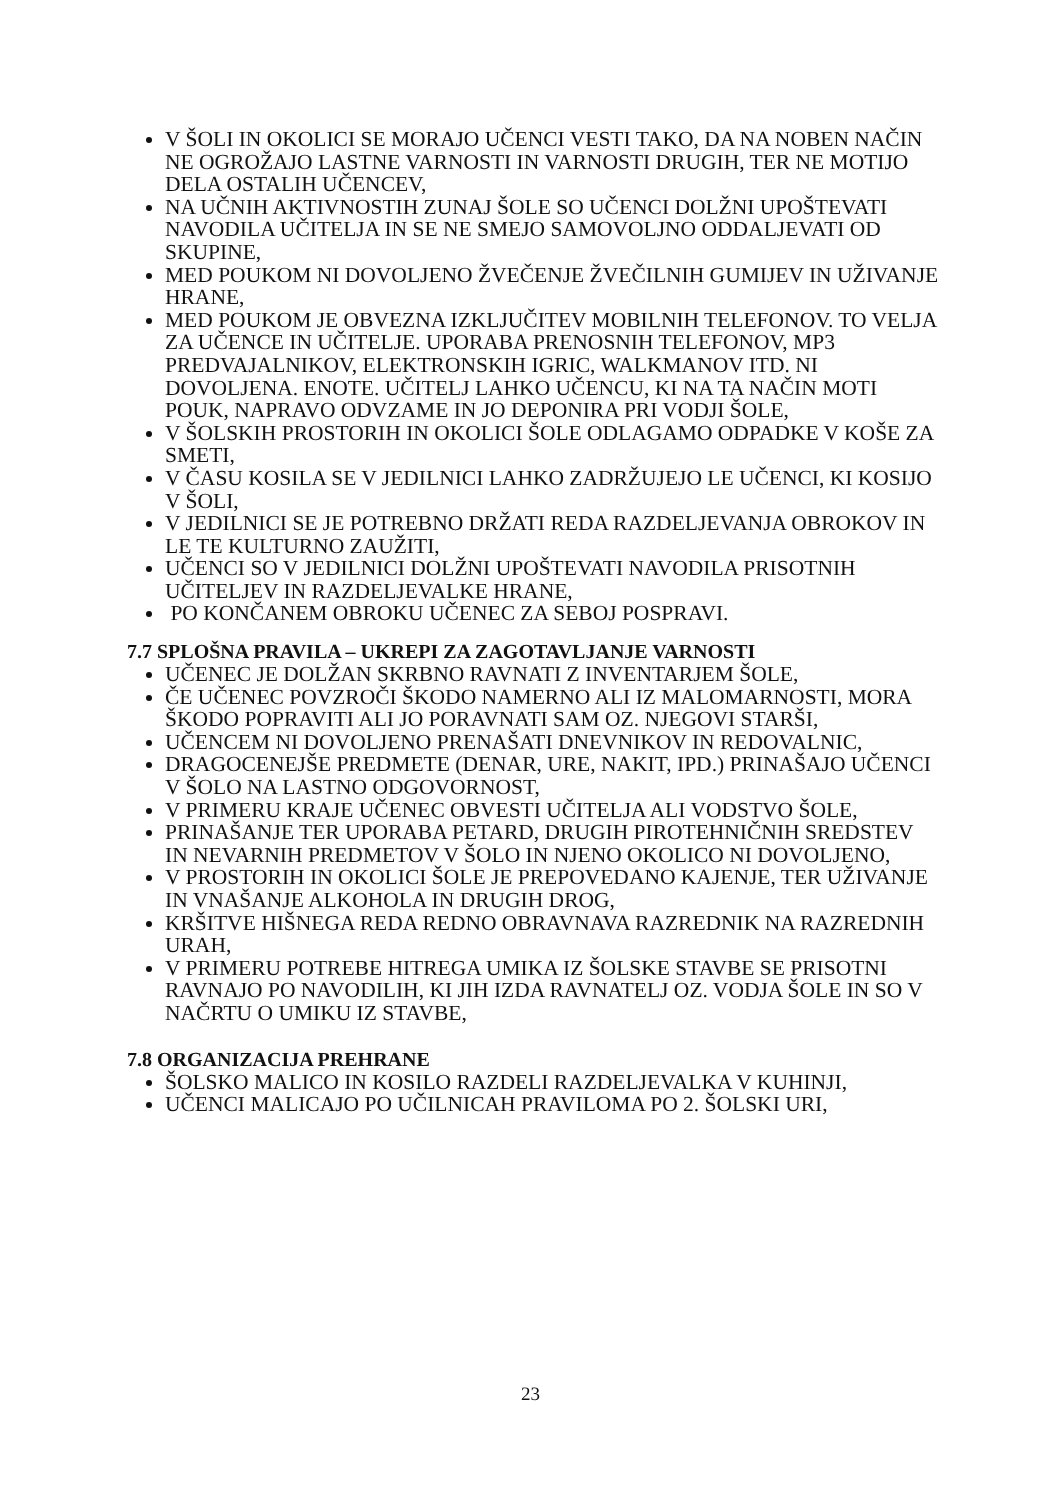V ŠOLI IN OKOLICI SE MORAJO UČENCI VESTI TAKO, DA NA NOBEN NAČIN NE OGROŽAJO LASTNE VARNOSTI IN VARNOSTI DRUGIH, TER NE MOTIJO DELA OSTALIH UČENCEV,
NA UČNIH AKTIVNOSTIH ZUNAJ ŠOLE SO UČENCI DOLŽNI UPOŠTEVATI NAVODILA UČITELJA IN SE NE SMEJO SAMOVOLJNO ODDALJEVATI OD SKUPINE,
MED POUKOM NI DOVOLJENO ŽVEČENJE ŽVEČILNIH GUMIJEV IN UŽIVANJE HRANE,
MED POUKOM JE OBVEZNA IZKLJUČITEV MOBILNIH TELEFONOV. TO VELJA ZA UČENCE IN UČITELJE. UPORABA PRENOSNIH TELEFONOV, MP3 PREDVAJALNIKOV, ELEKTRONSKIH IGRIC, WALKMANOV ITD. NI DOVOLJENA. ENOTE. UČITELJ LAHKO UČENCU, KI NA TA NAČIN MOTI POUK, NAPRAVO ODVZAME IN JO DEPONIRA PRI VODJI ŠOLE,
V ŠOLSKIH PROSTORIH IN OKOLICI ŠOLE ODLAGAMO ODPADKE V KOŠE ZA SMETI,
V ČASU KOSILA SE V JEDILNICI LAHKO ZADRŽUJEJO LE UČENCI, KI KOSIJO V ŠOLI,
V JEDILNICI SE JE POTREBNO DRŽATI REDA RAZDELJEVANJA OBROKOV IN LE TE KULTURNO ZAUŽITI,
UČENCI SO V JEDILNICI DOLŽNI UPOŠTEVATI NAVODILA PRISOTNIH UČITELJEV IN RAZDELJEVALKE HRANE,
PO KONČANEM OBROKU UČENEC ZA SEBOJ POSPRAVI.
7.7 SPLOŠNA PRAVILA – UKREPI ZA ZAGOTAVLJANJE VARNOSTI
UČENEC JE DOLŽAN SKRBNO RAVNATI Z INVENTARJEM ŠOLE,
ČE UČENEC POVZROČI ŠKODO NAMERNO ALI IZ MALOMARNOSTI, MORA ŠKODO POPRAVITI ALI JO PORAVNATI SAM OZ. NJEGOVI STARŠI,
UČENCEM NI DOVOLJENO PRENAŠATI DNEVNIKOV IN REDOVALNIC,
DRAGOCENEJŠE PREDMETE (DENAR, URE, NAKIT, IPD.) PRINAŠAJO UČENCI V ŠOLO NA LASTNO ODGOVORNOST,
V PRIMERU KRAJE UČENEC OBVESTI UČITELJA ALI VODSTVO ŠOLE,
PRINAŠANJE TER UPORABA PETARD, DRUGIH PIROTEHNIČNIH SREDSTEV IN NEVARNIH PREDMETOV V ŠOLO IN NJENO OKOLICO NI DOVOLJENO,
V PROSTORIH IN OKOLICI ŠOLE JE PREPOVEDANO KAJENJE, TER UŽIVANJE IN VNAŠANJE ALKOHOLA IN DRUGIH DROG,
KRŠITVE HIŠNEGA REDA REDNO OBRAVNAVA RAZREDNIK NA RAZREDNIH URAH,
V PRIMERU POTREBE HITREGA UMIKA IZ ŠOLSKE STAVBE SE PRISOTNI RAVNAJO PO NAVODILIH, KI JIH IZDA RAVNATELJ OZ. VODJA ŠOLE IN SO V NAČRTU O UMIKU IZ STAVBE,
7.8 ORGANIZACIJA PREHRANE
ŠOLSKO MALICO IN KOSILO RAZDELI RAZDELJEVALKA V KUHINJI,
UČENCI MALICAJO PO UČILNICAH PRAVILOMA PO 2. ŠOLSKI URI,
23